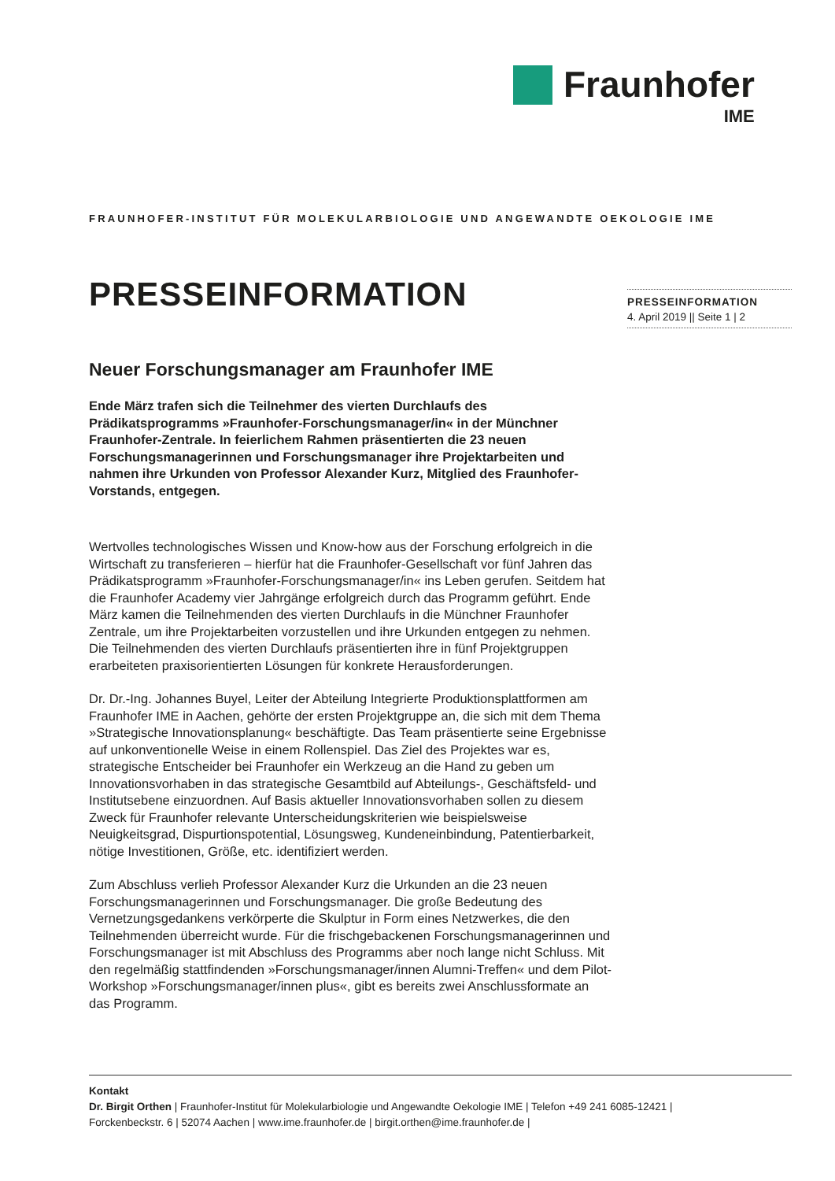Fraunhofer
IME
FRAUNHOFER-INSTITUT FÜR MOLEKULARBIOLOGIE UND ANGEWANDTE OEKOLOGIE IME
PRESSEINFORMATION
Neuer Forschungsmanager am Fraunhofer IME
Ende März trafen sich die Teilnehmer des vierten Durchlaufs des Prädikatsprogramms »Fraunhofer-Forschungsmanager/in« in der Münchner Fraunhofer-Zentrale. In feierlichem Rahmen präsentierten die 23 neuen Forschungsmanagerinnen und Forschungsmanager ihre Projektarbeiten und nahmen ihre Urkunden von Professor Alexander Kurz, Mitglied des Fraunhofer-Vorstands, entgegen.
Wertvolles technologisches Wissen und Know-how aus der Forschung erfolgreich in die Wirtschaft zu transferieren – hierfür hat die Fraunhofer-Gesellschaft vor fünf Jahren das Prädikatsprogramm »Fraunhofer-Forschungsmanager/in« ins Leben gerufen. Seitdem hat die Fraunhofer Academy vier Jahrgänge erfolgreich durch das Programm geführt. Ende März kamen die Teilnehmenden des vierten Durchlaufs in die Münchner Fraunhofer Zentrale, um ihre Projektarbeiten vorzustellen und ihre Urkunden entgegen zu nehmen. Die Teilnehmenden des vierten Durchlaufs präsentierten ihre in fünf Projektgruppen erarbeiteten praxisorientierten Lösungen für konkrete Herausforderungen.
Dr. Dr.-Ing. Johannes Buyel, Leiter der Abteilung Integrierte Produktionsplattformen am Fraunhofer IME in Aachen, gehörte der ersten Projektgruppe an, die sich mit dem Thema »Strategische Innovationsplanung« beschäftigte. Das Team präsentierte seine Ergebnisse auf unkonventionelle Weise in einem Rollenspiel. Das Ziel des Projektes war es, strategische Entscheider bei Fraunhofer ein Werkzeug an die Hand zu geben um Innovationsvorhaben in das strategische Gesamtbild auf Abteilungs-, Geschäftsfeld- und Institutsebene einzuordnen. Auf Basis aktueller Innovationsvorhaben sollen zu diesem Zweck für Fraunhofer relevante Unterscheidungskriterien wie beispielsweise Neuigkeitsgrad, Dispurtionspotential, Lösungsweg, Kundeneinbindung, Patentierbarkeit, nötige Investitionen, Größe, etc. identifiziert werden.
Zum Abschluss verlieh Professor Alexander Kurz die Urkunden an die 23 neuen Forschungsmanagerinnen und Forschungsmanager. Die große Bedeutung des Vernetzungsgedankens verkörperte die Skulptur in Form eines Netzwerkes, die den Teilnehmenden überreicht wurde. Für die frischgebackenen Forschungsmanagerinnen und Forschungsmanager ist mit Abschluss des Programms aber noch lange nicht Schluss. Mit den regelmäßig stattfindenden »Forschungsmanager/innen Alumni-Treffen« und dem Pilot-Workshop »Forschungsmanager/innen plus«, gibt es bereits zwei Anschlussformate an das Programm.
PRESSEINFORMATION
4. April 2019 || Seite 1 | 2
Kontakt
Dr. Birgit Orthen | Fraunhofer-Institut für Molekularbiologie und Angewandte Oekologie IME | Telefon +49 241 6085-12421 |
Forckenbeckstr. 6 | 52074 Aachen | www.ime.fraunhofer.de | birgit.orthen@ime.fraunhofer.de |